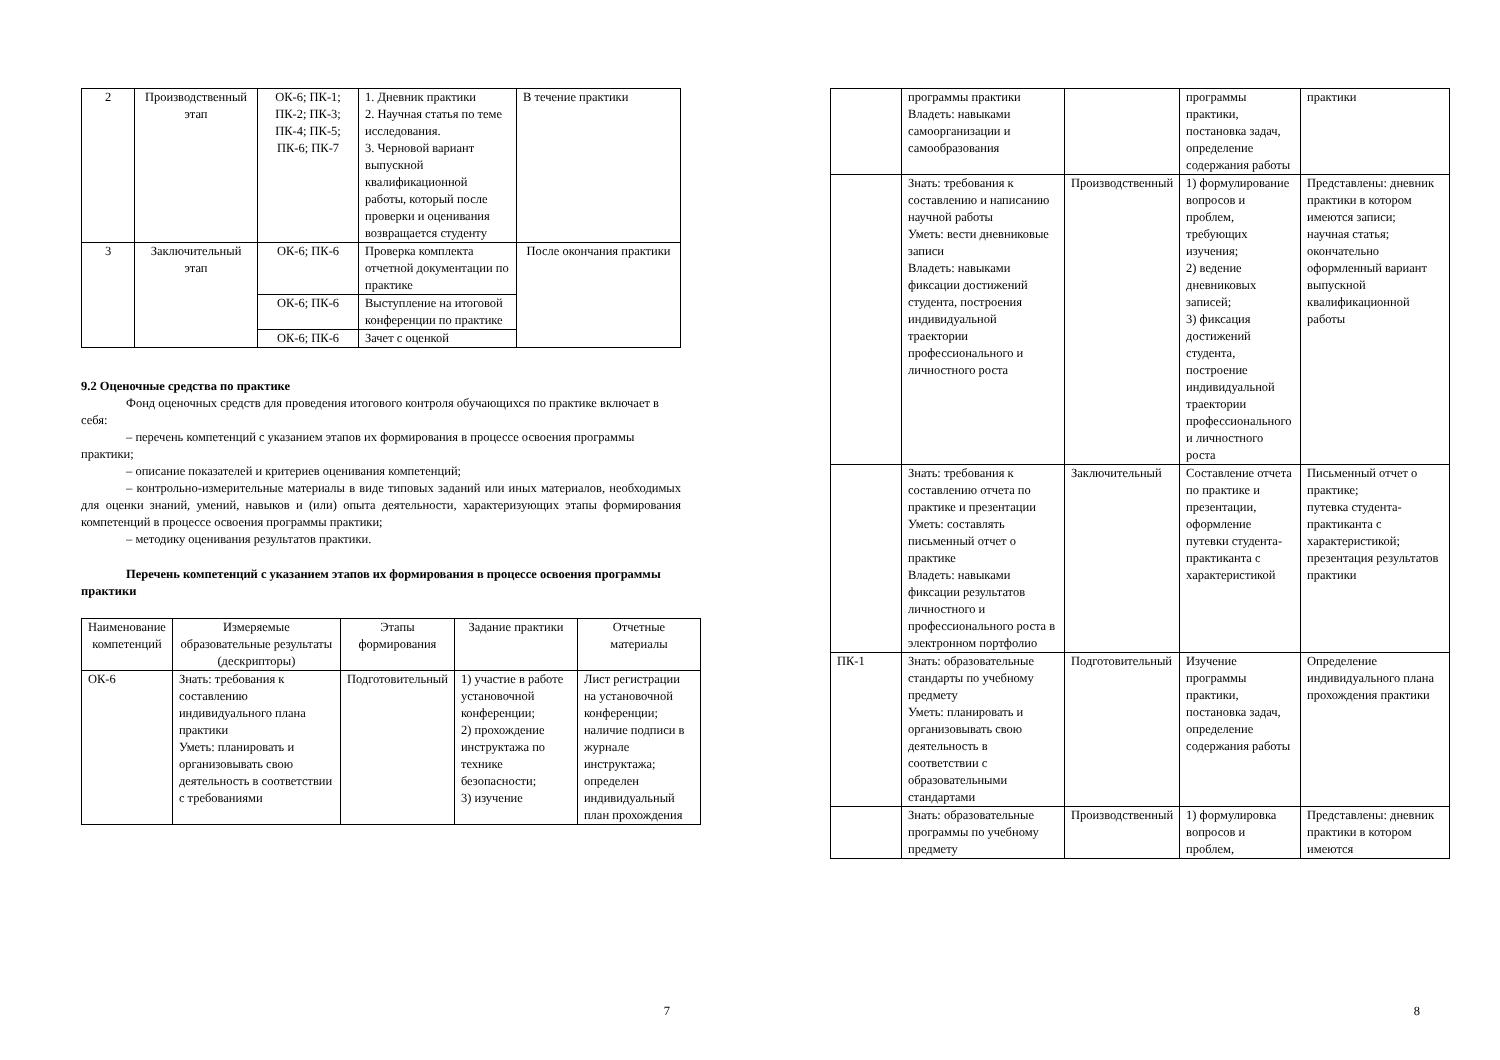| 2 | Производственный этап | ОК-6; ПК-1; ПК-2; ПК-3; ПК-4; ПК-5; ПК-6; ПК-7 | 1. Дневник практики 2. Научная статья по теме исследования. 3. Черновой вариант выпускной квалификационной работы, который после проверки и оценивания возвращается студенту | В течение практики |
| 3 | Заключительный этап | ОК-6; ПК-6 | Проверка комплекта отчетной документации по практике | После окончания практики |
| | | ОК-6; ПК-6 | Выступление на итоговой конференции по практике | |
| | | ОК-6; ПК-6 | Зачет с оценкой | |
9.2 Оценочные средства по практике
Фонд оценочных средств для проведения итогового контроля обучающихся по практике включает в себя:
– перечень компетенций с указанием этапов их формирования в процессе освоения программы практики;
– описание показателей и критериев оценивания компетенций;
– контрольно-измерительные материалы в виде типовых заданий или иных материалов, необходимых для оценки знаний, умений, навыков и (или) опыта деятельности, характеризующих этапы формирования компетенций в процессе освоения программы практики;
– методику оценивания результатов практики.
Перечень компетенций с указанием этапов их формирования в процессе освоения программы практики
| Наименование компетенций | Измеряемые образовательные результаты (дескрипторы) | Этапы формирования | Задание практики | Отчетные материалы |
| --- | --- | --- | --- | --- |
| ОК-6 | Знать: требования к составлению индивидуального плана практики Уметь: планировать и организовывать свою деятельность в соответствии с требованиями | Подготовительный | 1) участие в работе установочной конференции; 2) прохождение инструктажа по технике безопасности; 3) изучение | Лист регистрации на установочной конференции; наличие подписи в журнале инструктажа; определен индивидуальный план прохождения |
7
| | программы практики Владеть: навыками самоорганизации и самообразования | | программы практики, постановка задач, определение содержания работы | практики |
| | Знать: требования к составлению и написанию научной работы Уметь: вести дневниковые записи Владеть: навыками фиксации достижений студента, построения индивидуальной траектории профессионального и личностного роста | Производственный | 1) формулирование вопросов и проблем, требующих изучения; 2) ведение дневниковых записей; 3) фиксация достижений студента, построение индивидуальной траектории профессионального и личностного роста | Представлены: дневник практики в котором имеются записи; научная статья; окончательно оформленный вариант выпускной квалификационной работы |
| | Знать: требования к составлению отчета по практике и презентации Уметь: составлять письменный отчет о практике Владеть: навыками фиксации результатов личностного и профессионального роста в электронном портфолио | Заключительный | Составление отчета по практике и презентации, оформление путевки студента-практиканта с характеристикой | Письменный отчет о практике; путевка студента-практиканта с характеристикой; презентация результатов практики |
| ПК-1 | Знать: образовательные стандарты по учебному предмету Уметь: планировать и организовывать свою деятельность в соответствии с образовательными стандартами | Подготовительный | Изучение программы практики, постановка задач, определение содержания работы | Определение индивидуального плана прохождения практики |
| | Знать: образовательные программы по учебному предмету | Производственный | 1) формулировка вопросов и проблем, | Представлены: дневник практики в котором имеются |
8